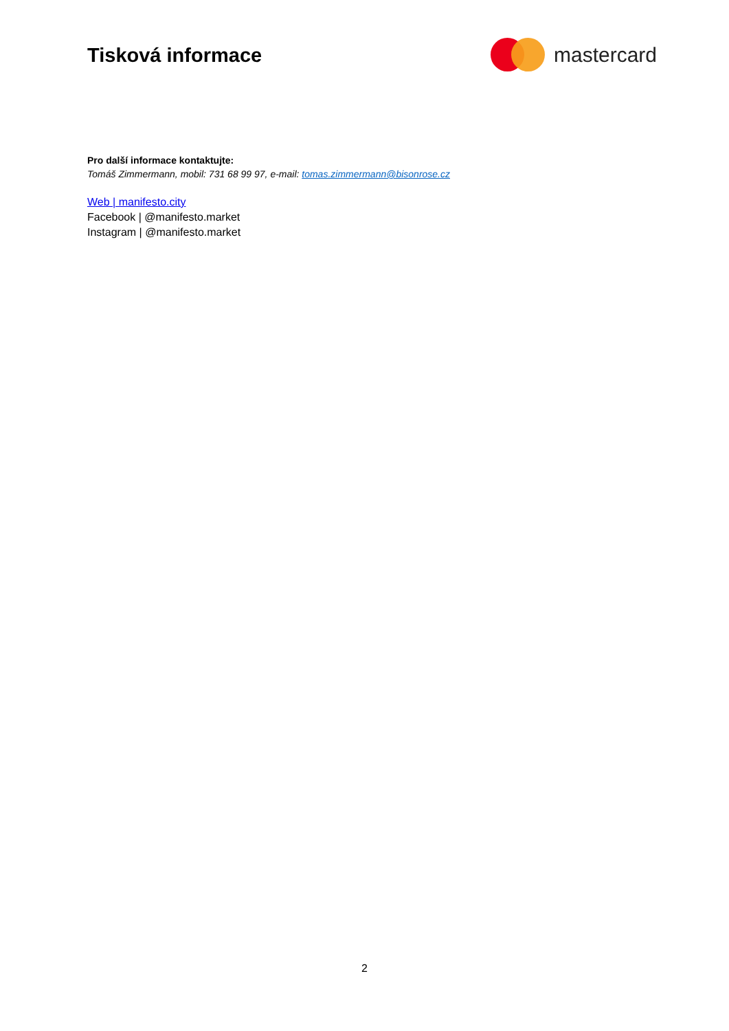Tisková informace mastercard
Pro další informace kontaktujte:
Tomáš Zimmermann, mobil: 731 68 99 97, e-mail: tomas.zimmermann@bisonrose.cz
Web | manifesto.city
Facebook | @manifesto.market
Instagram | @manifesto.market
2